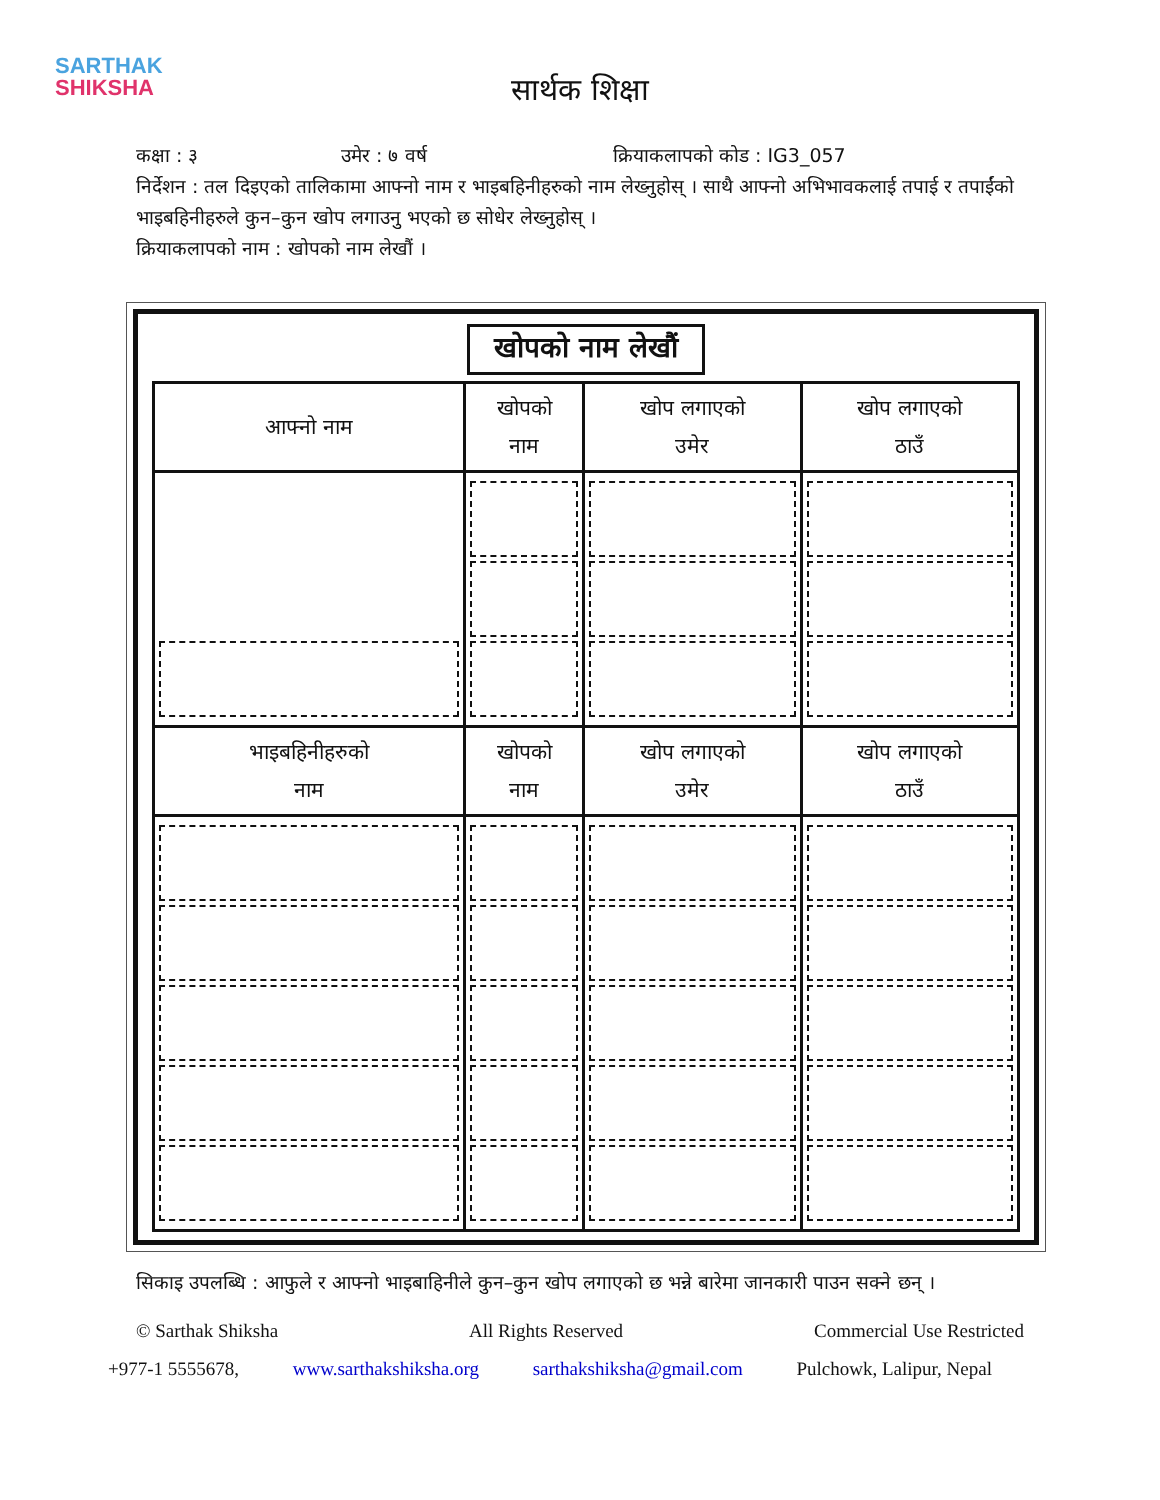SARTHAK
SHIKSHA
सार्थक शिक्षा
कक्षा : ३ उमेर : ७ वर्ष क्रियाकलापको कोड : IG3_057
निर्देशन : तल दिइएको तालिकामा आफ्नो नाम र भाइबहिनीहरुको नाम लेख्नुहोस् । साथै आफ्नो अभिभावकलाई तपाई र तपाईंको भाइबहिनीहरुले कुन–कुन खोप लगाउनु भएको छ सोधेर लेख्नुहोस् ।
क्रियाकलापको नाम : खोपको नाम लेखौं ।
खोपको नाम लेखौं
| आफ्नो नाम | खोपको नाम | खोप लगाएको उमेर | खोप लगाएको ठाउँ |
| --- | --- | --- | --- |
| भाइबहिनीहरुको नाम | खोपको नाम | खोप लगाएको उमेर | खोप लगाएको ठाउँ |
सिकाइ उपलब्धि : आफुले र आफ्नो भाइबाहिनीले कुन–कुन खोप लगाएको छ भन्ने बारेमा जानकारी पाउन सक्ने छन् ।
© Sarthak Shiksha All Rights Reserved Commercial Use Restricted
+977-1 5555678, www.sarthakshiksha.org sarthakshiksha@gmail.com Pulchowk, Lalipur, Nepal